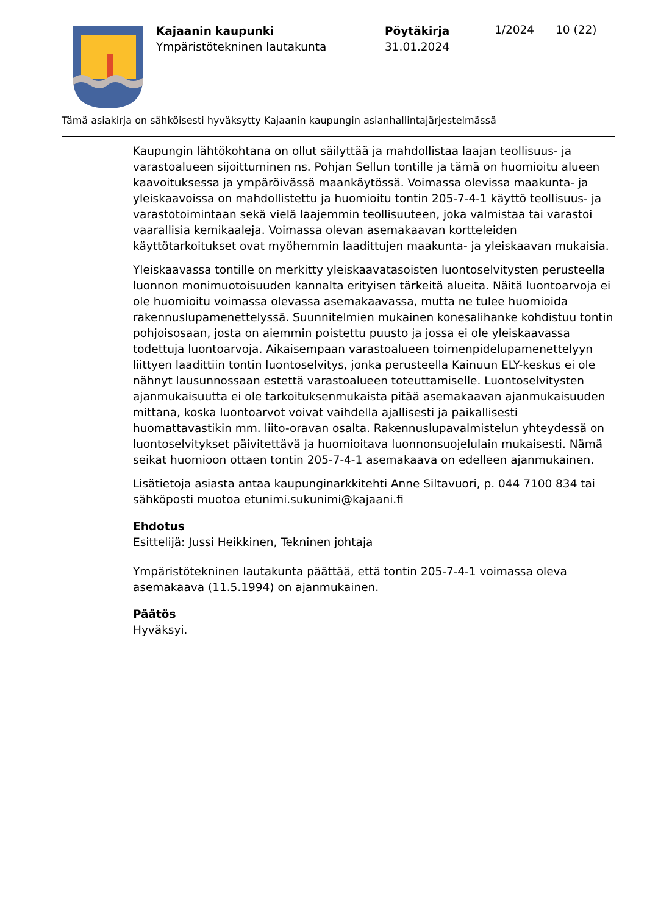Kajaanin kaupunki
Ympäristötekninen lautakunta
Pöytäkirja
31.01.2024
1/2024 10 (22)
Tämä asiakirja on sähköisesti hyväksytty Kajaanin kaupungin asianhallintajärjestelmässä
Kaupungin lähtökohtana on ollut säilyttää ja mahdollistaa laajan teollisuus- ja varastoalueen sijoittuminen ns. Pohjan Sellun tontille ja tämä on huomioitu alueen kaavoituksessa ja ympäröivässä maankäytössä. Voimassa olevissa maakunta- ja yleiskaavoissa on mahdollistettu ja huomioitu tontin 205-7-4-1 käyttö teollisuus- ja varastotoimintaan sekä vielä laajemmin teollisuuteen, joka valmistaa tai varastoi vaarallisia kemikaaleja. Voimassa olevan asemakaavan kortteleiden käyttötarkoitukset ovat myöhemmin laadittujen maakunta- ja yleiskaavan mukaisia.
Yleiskaavassa tontille on merkitty yleiskaavatasoisten luontoselvitysten perusteella luonnon monimuotoisuuden kannalta erityisen tärkeitä alueita. Näitä luontoarvoja ei ole huomioitu voimassa olevassa asemakaavassa, mutta ne tulee huomioida rakennuslupamenettelyssä. Suunnitelmien mukainen konesalihanke kohdistuu tontin pohjoisosaan, josta on aiemmin poistettu puusto ja jossa ei ole yleiskaavassa todettuja luontoarvoja. Aikaisempaan varastoalueen toimenpidelupamenettelyyn liittyen laadittiin tontin luontoselvitys, jonka perusteella Kainuun ELY-keskus ei ole nähnyt lausunnossaan estettä varastoalueen toteuttamiselle. Luontoselvitysten ajanmukaisuutta ei ole tarkoituksenmukaista pitää asemakaavan ajanmukaisuuden mittana, koska luontoarvot voivat vaihdella ajallisesti ja paikallisesti huomattavastikin mm. liito-oravan osalta. Rakennuslupavalmistelun yhteydessä on luontoselvitykset päivitettävä ja huomioitava luonnonsuojelulain mukaisesti. Nämä seikat huomioon ottaen tontin 205-7-4-1 asemakaava on edelleen ajanmukainen.
Lisätietoja asiasta antaa kaupunginarkkitehti Anne Siltavuori, p. 044 7100 834 tai sähköposti muotoa etunimi.sukunimi@kajaani.fi
Ehdotus
Esittelijä: Jussi Heikkinen, Tekninen johtaja
Ympäristötekninen lautakunta päättää, että tontin 205-7-4-1 voimassa oleva asemakaava (11.5.1994) on ajanmukainen.
Päätös
Hyväksyi.